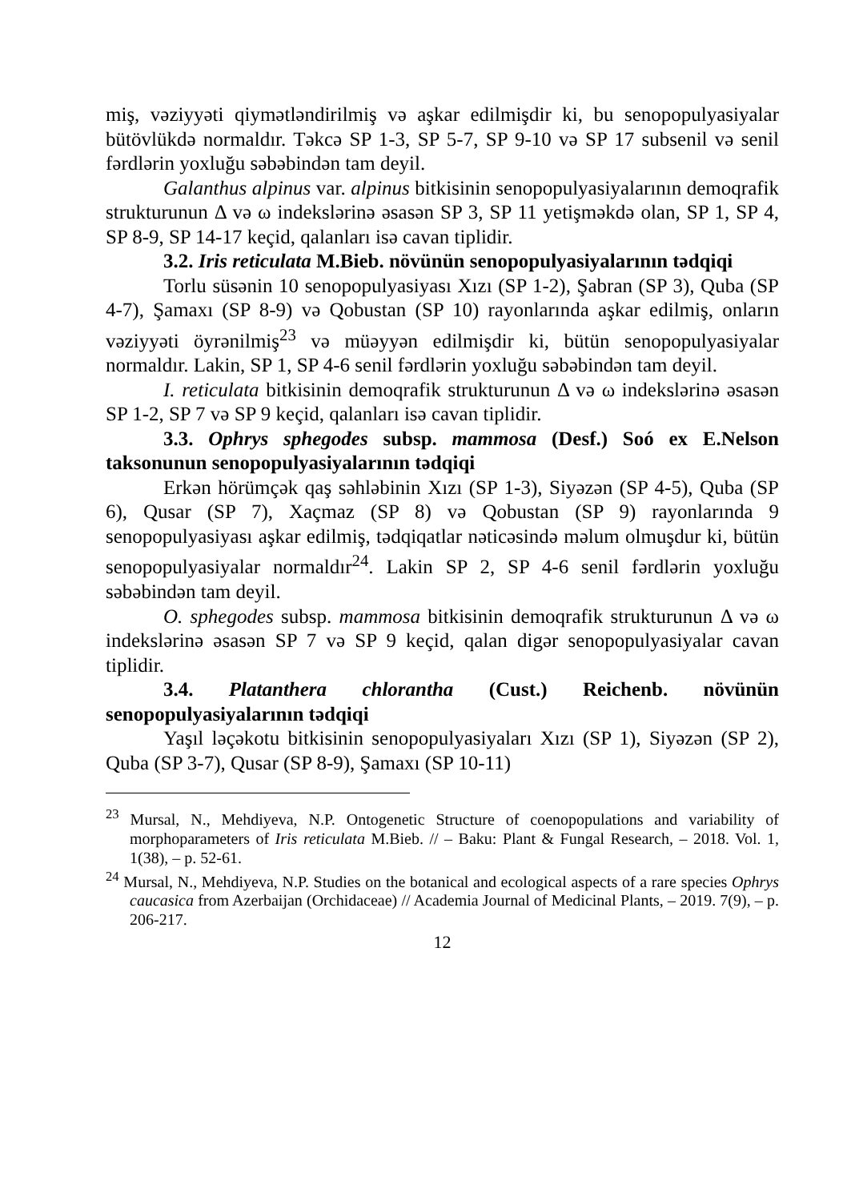miş, vəziyyəti qiymətləndirilmiş və aşkar edilmişdir ki, bu senopopulyasiyalar bütövlükdə normaldır. Təkcə SP 1-3, SP 5-7, SP 9-10 və SP 17 subsenil və senil fərdlərin yoxluğu səbəbindən tam deyil.
Galanthus alpinus var. alpinus bitkisinin senopopulyasiyalarının demoqrafik strukturunun Δ və ω indekslərinə əsasən SP 3, SP 11 yetişməkdə olan, SP 1, SP 4, SP 8-9, SP 14-17 keçid, qalanları isə cavan tiplidir.
3.2. Iris reticulata M.Bieb. növünün senopopulyasiyalarının tədqiqi
Torlu süsənin 10 senopopulyasiyası Xızı (SP 1-2), Şabran (SP 3), Quba (SP 4-7), Şamaxı (SP 8-9) və Qobustan (SP 10) rayonlarında aşkar edilmiş, onların vəziyyəti öyrənilmiş<sup>23</sup> və müəyyən edilmişdir ki, bütün senopopulyasiyalar normaldır. Lakin, SP 1, SP 4-6 senil fərdlərin yoxluğu səbəbindən tam deyil.
I. reticulata bitkisinin demoqrafik strukturunun Δ və ω indekslərinə əsasən SP 1-2, SP 7 və SP 9 keçid, qalanları isə cavan tiplidir.
3.3. Ophrys sphegodes subsp. mammosa (Desf.) Soó ex E.Nelson taksonunun senopopulyasiyalarının tədqiqi
Erkən hörümçək qaş səhləbinin Xızı (SP 1-3), Siyəzən (SP 4-5), Quba (SP 6), Qusar (SP 7), Xaçmaz (SP 8) və Qobustan (SP 9) rayonlarında 9 senopopulyasiyası aşkar edilmiş, tədqiqatlar nəticəsində məlum olmuşdur ki, bütün senopopulyasiyalar normaldır<sup>24</sup>. Lakin SP 2, SP 4-6 senil fərdlərin yoxluğu səbəbindən tam deyil.
O. sphegodes subsp. mammosa bitkisinin demoqrafik strukturunun Δ və ω indekslərinə əsasən SP 7 və SP 9 keçid, qalan digər senopopulyasiyalar cavan tiplidir.
3.4. Platanthera chlorantha (Cust.) Reichenb. növünün senopopulyasiyalarının tədqiqi
Yaşıl ləçəkotu bitkisinin senopopulyasiyaları Xızı (SP 1), Siyəzən (SP 2), Quba (SP 3-7), Qusar (SP 8-9), Şamaxı (SP 10-11)
<sup>23</sup> Mursal, N., Mehdiyeva, N.P. Ontogenetic Structure of coenopopulations and variability of morphoparameters of Iris reticulata M.Bieb. // – Baku: Plant & Fungal Research, – 2018. Vol. 1, 1(38), – p. 52-61.
<sup>24</sup> Mursal, N., Mehdiyeva, N.P. Studies on the botanical and ecological aspects of a rare species Ophrys caucasica from Azerbaijan (Orchidaceae) // Academia Journal of Medicinal Plants, – 2019. 7(9), – p. 206-217.
12